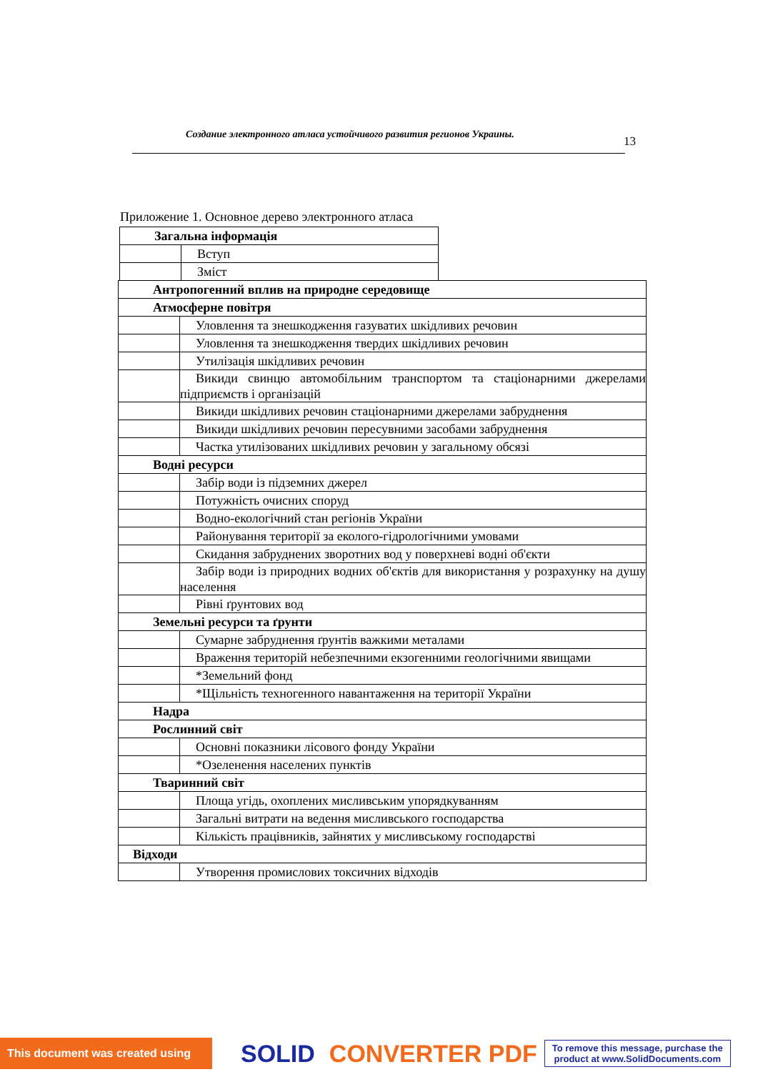Создание электронного атласа устойчивого развития регионов Украины. 13
Приложение 1. Основное дерево электронного атласа
| Загальна інформація | |
| | Вступ |
| | Зміст |
| Антропогенний вплив на природне середовище | |
| Атмосферне повітря | |
| | Уловлення та знешкодження газуватих шкідливих речовин |
| | Уловлення та знешкодження твердих шкідливих речовин |
| | Утилізація шкідливих речовин |
| | Викиди свинцю автомобільним транспортом та стаціонарними джерелами підприємств і організацій |
| | Викиди шкідливих речовин стаціонарними джерелами забруднення |
| | Викиди шкідливих речовин пересувними засобами забруднення |
| | Частка утилізованих шкідливих речовин у загальному обсязі |
| Водні ресурси | |
| | Забір води із підземних джерел |
| | Потужність очисних споруд |
| | Водно-екологічний стан регіонів України |
| | Районування території за еколого-гідрологічними умовами |
| | Скидання забруднених зворотних вод у поверхневі водні об'єкти |
| | Забір води із природних водних об'єктів для використання у розрахунку на душу населення |
| | Рівні ґрунтових вод |
| Земельні ресурси та ґрунти | |
| | Сумарне забруднення ґрунтів важкими металами |
| | Враження територій небезпечними екзогенними геологічними явищами |
| | *Земельний фонд |
| | *Щільність техногенного навантаження на території України |
| Надра | |
| Рослинний світ | |
| | Основні показники лісового фонду України |
| | *Озеленення населених пунктів |
| Тваринний світ | |
| | Площа угідь, охоплених мисливським упорядкуванням |
| | Загальні витрати на ведення мисливського господарства |
| | Кількість працівників, зайнятих у мисливському господарстві |
| Відходи | |
| | Утворення промислових токсичних відходів |
This document was created using
SOLID CONVERTER PDF
To remove this message, purchase the
product at www.SolidDocuments.com